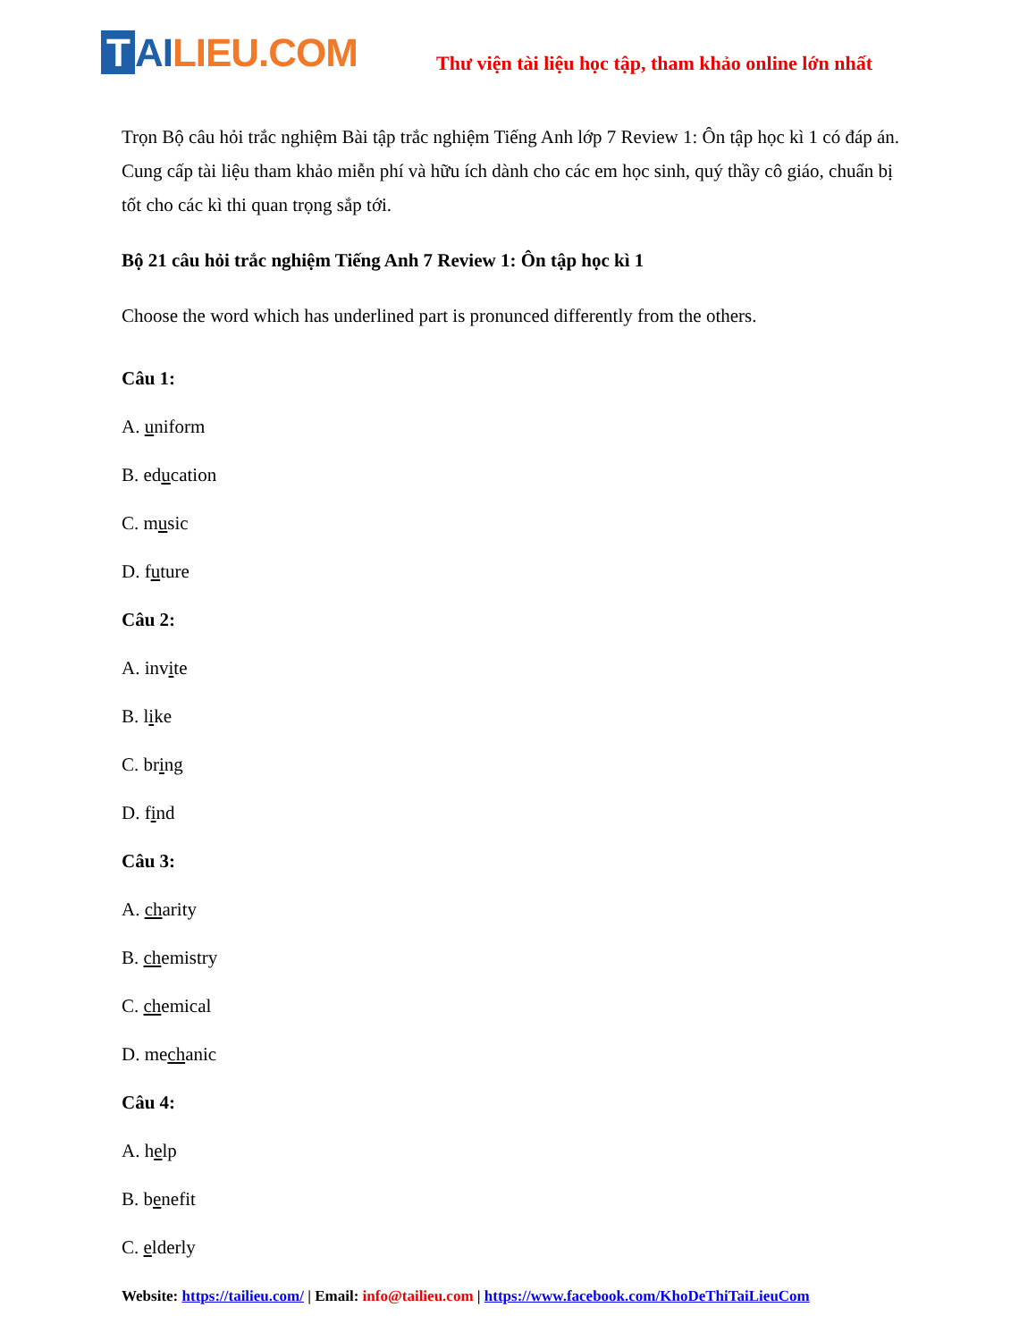T AI LIEU.COM
Thư viện tài liệu học tập, tham khảo online lớn nhất
Trọn Bộ câu hỏi trắc nghiệm Bài tập trắc nghiệm Tiếng Anh lớp 7 Review 1: Ôn tập học kì 1 có đáp án. Cung cấp tài liệu tham khảo miễn phí và hữu ích dành cho các em học sinh, quý thầy cô giáo, chuẩn bị tốt cho các kì thi quan trọng sắp tới.
Bộ 21 câu hỏi trắc nghiệm Tiếng Anh 7 Review 1: Ôn tập học kì 1
Choose the word which has underlined part is pronunced differently from the others.
Câu 1:
A. uniform
B. education
C. music
D. future
Câu 2:
A. invite
B. like
C. bring
D. find
Câu 3:
A. charity
B. chemistry
C. chemical
D. mechanic
Câu 4:
A. help
B. benefit
C. elderly
Website: https://tailieu.com/ | Email: info@tailieu.com | https://www.facebook.com/KhoDeThiTaiLieuCom